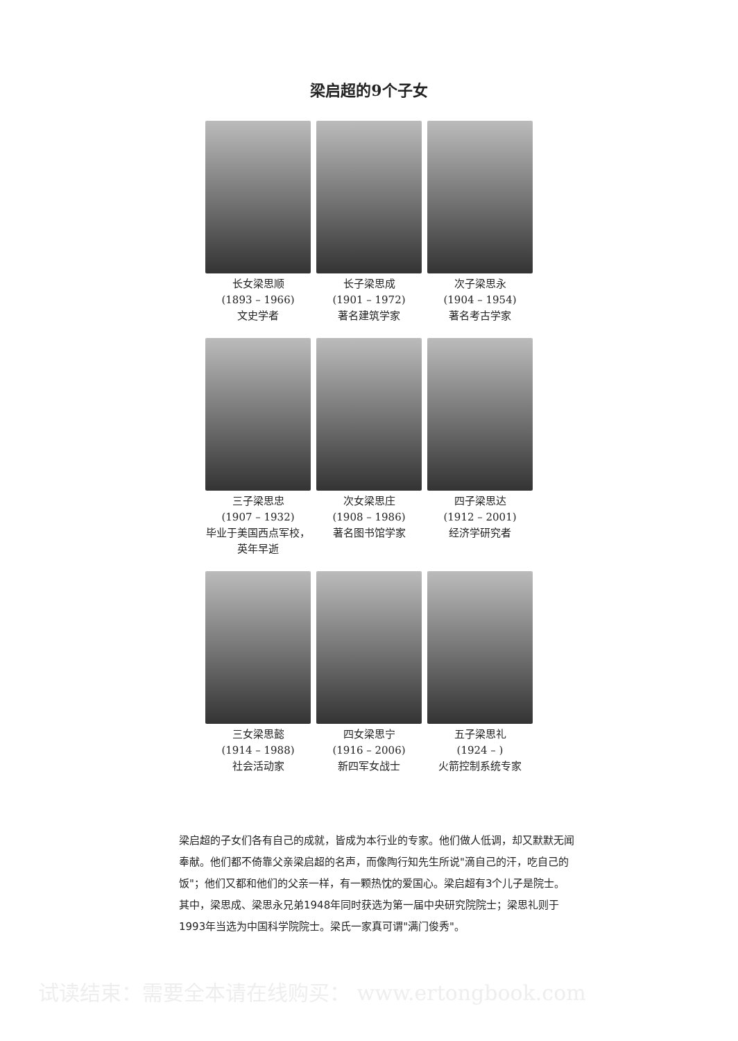梁启超的9个子女
长女梁思顺
(1893 – 1966)
文史学者
长子梁思成
(1901 – 1972)
著名建筑学家
次子梁思永
(1904 – 1954)
著名考古学家
三子梁思忠
(1907 – 1932)
毕业于美国西点军校，英年早逝
次女梁思庄
(1908 – 1986)
著名图书馆学家
四子梁思达
(1912 – 2001)
经济学研究者
三女梁思懿
(1914 – 1988)
社会活动家
四女梁思宁
(1916 – 2006)
新四军女战士
五子梁思礼
(1924 – )
火箭控制系统专家
梁启超的子女们各有自己的成就，皆成为本行业的专家。他们做人低调，却又默默无闻奉献。他们都不倚靠父亲梁启超的名声，而像陶行知先生所说"滴自己的汗，吃自己的饭"；他们又都和他们的父亲一样，有一颗热忱的爱国心。梁启超有3个儿子是院士。其中，梁思成、梁思永兄弟1948年同时获选为第一届中央研究院院士；梁思礼则于1993年当选为中国科学院院士。梁氏一家真可谓"满门俊秀"。
试读结束：需要全本请在线购买： www.ertongbook.com